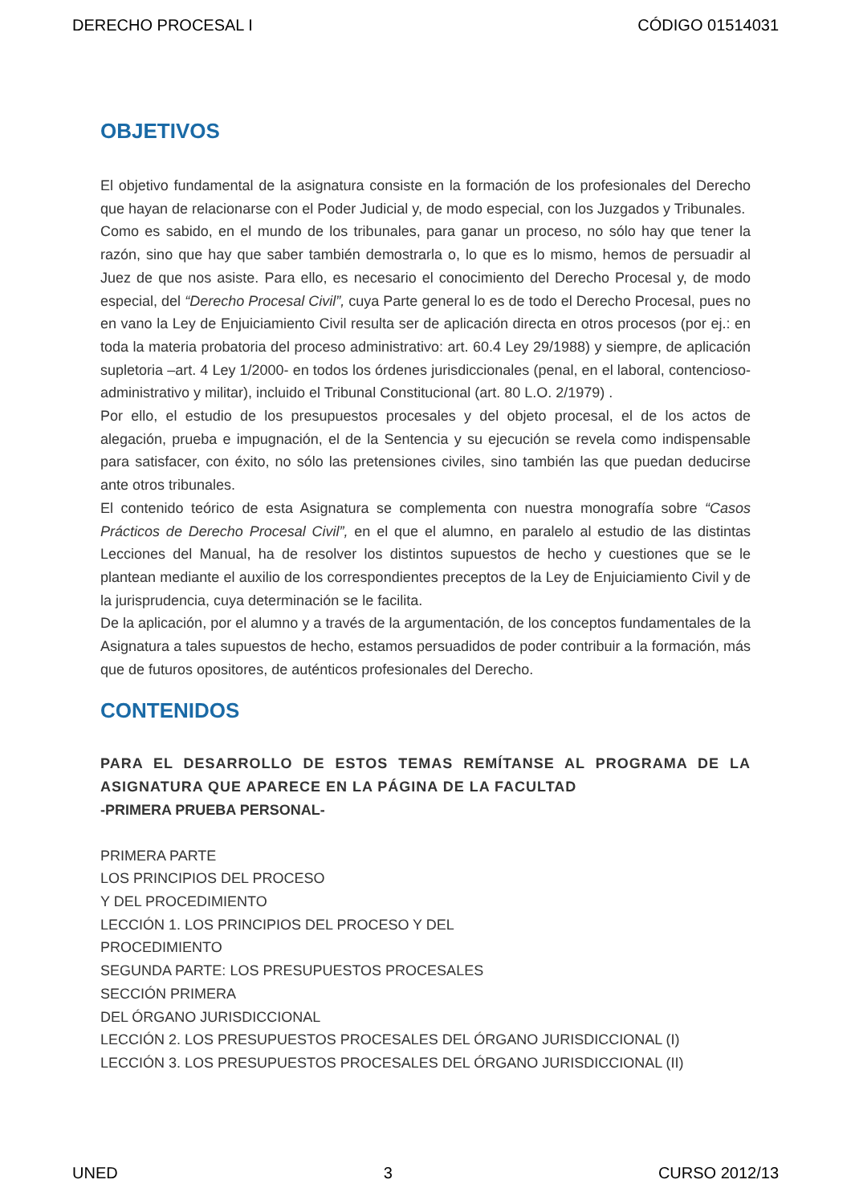DERECHO PROCESAL I CÓDIGO 01514031
OBJETIVOS
El objetivo fundamental de la asignatura consiste en la formación de los profesionales del Derecho que hayan de relacionarse con el Poder Judicial y, de modo especial, con los Juzgados y Tribunales.
Como es sabido, en el mundo de los tribunales, para ganar un proceso, no sólo hay que tener la razón, sino que hay que saber también demostrarla o, lo que es lo mismo, hemos de persuadir al Juez de que nos asiste. Para ello, es necesario el conocimiento del Derecho Procesal y, de modo especial, del “Derecho Procesal Civil”, cuya Parte general lo es de todo el Derecho Procesal, pues no en vano la Ley de Enjuiciamiento Civil resulta ser de aplicación directa en otros procesos (por ej.: en toda la materia probatoria del proceso administrativo: art. 60.4 Ley 29/1988) y siempre, de aplicación supletoria –art. 4 Ley 1/2000- en todos los órdenes jurisdiccionales (penal, en el laboral, contencioso-administrativo y militar), incluido el Tribunal Constitucional (art. 80 L.O. 2/1979) .
Por ello, el estudio de los presupuestos procesales y del objeto procesal, el de los actos de alegación, prueba e impugnación, el de la Sentencia y su ejecución se revela como indispensable para satisfacer, con éxito, no sólo las pretensiones civiles, sino también las que puedan deducirse ante otros tribunales.
El contenido teórico de esta Asignatura se complementa con nuestra monografía sobre “Casos Prácticos de Derecho Procesal Civil”, en el que el alumno, en paralelo al estudio de las distintas Lecciones del Manual, ha de resolver los distintos supuestos de hecho y cuestiones que se le plantean mediante el auxilio de los correspondientes preceptos de la Ley de Enjuiciamiento Civil y de la jurisprudencia, cuya determinación se le facilita.
De la aplicación, por el alumno y a través de la argumentación, de los conceptos fundamentales de la Asignatura a tales supuestos de hecho, estamos persuadidos de poder contribuir a la formación, más que de futuros opositores, de auténticos profesionales del Derecho.
CONTENIDOS
PARA EL DESARROLLO DE ESTOS TEMAS REMÍTANSE AL PROGRAMA DE LA ASIGNATURA QUE APARECE EN LA PÁGINA DE LA FACULTAD
-PRIMERA PRUEBA PERSONAL-
PRIMERA PARTE
LOS PRINCIPIOS DEL PROCESO
Y DEL PROCEDIMIENTO
LECCIÓN 1. LOS PRINCIPIOS DEL PROCESO Y DEL
PROCEDIMIENTO
SEGUNDA PARTE: LOS PRESUPUESTOS PROCESALES
SECCIÓN PRIMERA
DEL ÓRGANO JURISDICCIONAL
LECCIÓN 2. LOS PRESUPUESTOS PROCESALES DEL ÓRGANO JURISDICCIONAL (I)
LECCIÓN 3. LOS PRESUPUESTOS PROCESALES DEL ÓRGANO JURISDICCIONAL (II)
UNED 3 CURSO 2012/13